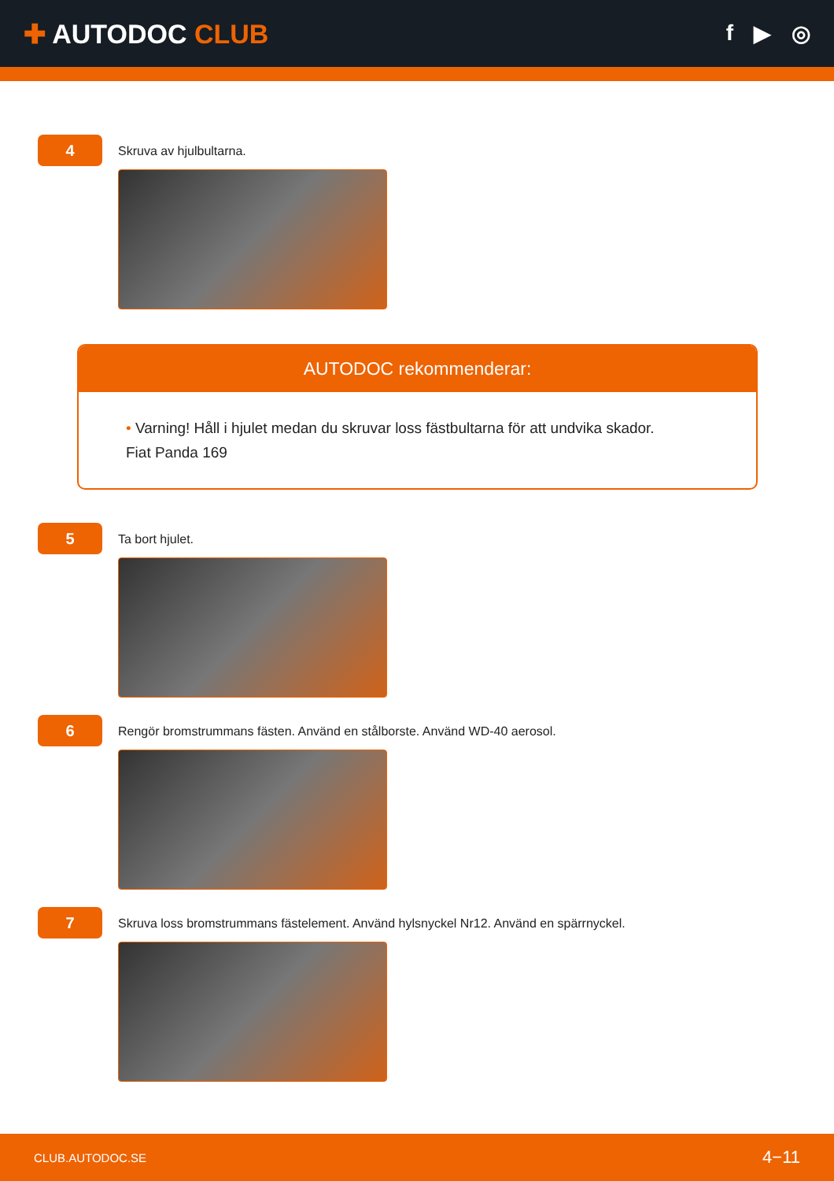✚ AUTODOC CLUB
f ▶ ◎
4
Skruva av hjulbultarna.
AUTODOC rekommenderar:
• Varning! Håll i hjulet medan du skruvar loss fästbultarna för att undvika skador.
Fiat Panda 169
5
Ta bort hjulet.
6
Rengör bromstrummans fästen. Använd en stålborste. Använd WD-40 aerosol.
7
Skruva loss bromstrummans fästelement. Använd hylsnyckel Nr12. Använd en spärrnyckel.
CLUB.AUTODOC.SE 4−11